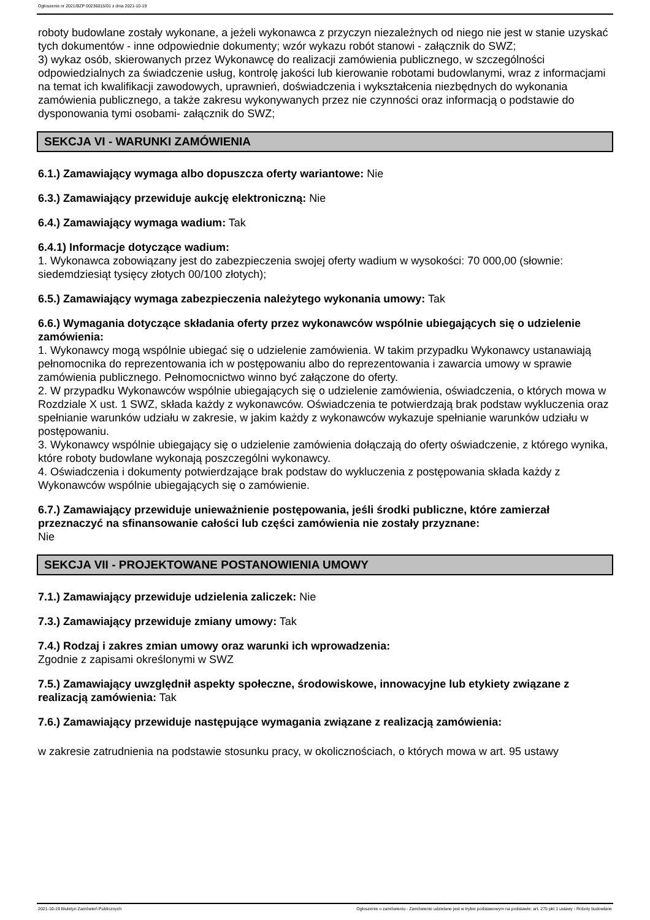Ogłoszenie nr 2021/BZP 00236015/01 z dnia 2021-10-19
roboty budowlane zostały wykonane, a jeżeli wykonawca z przyczyn niezależnych od niego nie jest w stanie uzyskać tych dokumentów - inne odpowiednie dokumenty; wzór wykazu robót stanowi - załącznik do SWZ;
3) wykaz osób, skierowanych przez Wykonawcę do realizacji zamówienia publicznego, w szczególności odpowiedzialnych za świadczenie usług, kontrolę jakości lub kierowanie robotami budowlanymi, wraz z informacjami na temat ich kwalifikacji zawodowych, uprawnień, doświadczenia i wykształcenia niezbędnych do wykonania zamówienia publicznego, a także zakresu wykonywanych przez nie czynności oraz informacją o podstawie do dysponowania tymi osobami- załącznik do SWZ;
SEKCJA VI - WARUNKI ZAMÓWIENIA
6.1.) Zamawiający wymaga albo dopuszcza oferty wariantowe: Nie
6.3.) Zamawiający przewiduje aukcję elektroniczną: Nie
6.4.) Zamawiający wymaga wadium: Tak
6.4.1) Informacje dotyczące wadium:
1. Wykonawca zobowiązany jest do zabezpieczenia swojej oferty wadium w wysokości: 70 000,00 (słownie: siedemdziesiąt tysięcy złotych 00/100 złotych);
6.5.) Zamawiający wymaga zabezpieczenia należytego wykonania umowy: Tak
6.6.) Wymagania dotyczące składania oferty przez wykonawców wspólnie ubiegających się o udzielenie zamówienia:
1. Wykonawcy mogą wspólnie ubiegać się o udzielenie zamówienia. W takim przypadku Wykonawcy ustanawiają pełnomocnika do reprezentowania ich w postępowaniu albo do reprezentowania i zawarcia umowy w sprawie zamówienia publicznego. Pełnomocnictwo winno być załączone do oferty.
2. W przypadku Wykonawców wspólnie ubiegających się o udzielenie zamówienia, oświadczenia, o których mowa w Rozdziale X ust. 1 SWZ, składa każdy z wykonawców. Oświadczenia te potwierdzają brak podstaw wykluczenia oraz spełnianie warunków udziału w zakresie, w jakim każdy z wykonawców wykazuje spełnianie warunków udziału w postępowaniu.
3. Wykonawcy wspólnie ubiegający się o udzielenie zamówienia dołączają do oferty oświadczenie, z którego wynika, które roboty budowlane wykonają poszczególni wykonawcy.
4. Oświadczenia i dokumenty potwierdzające brak podstaw do wykluczenia z postępowania składa każdy z Wykonawców wspólnie ubiegających się o zamówienie.
6.7.) Zamawiający przewiduje unieważnienie postępowania, jeśli środki publiczne, które zamierzał przeznaczyć na sfinansowanie całości lub części zamówienia nie zostały przyznane:
Nie
SEKCJA VII - PROJEKTOWANE POSTANOWIENIA UMOWY
7.1.) Zamawiający przewiduje udzielenia zaliczek: Nie
7.3.) Zamawiający przewiduje zmiany umowy: Tak
7.4.) Rodzaj i zakres zmian umowy oraz warunki ich wprowadzenia:
Zgodnie z zapisami określonymi w SWZ
7.5.) Zamawiający uwzględnił aspekty społeczne, środowiskowe, innowacyjne lub etykiety związane z realizacją zamówienia: Tak
7.6.) Zamawiający przewiduje następujące wymagania związane z realizacją zamówienia:
w zakresie zatrudnienia na podstawie stosunku pracy, w okolicznościach, o których mowa w art. 95 ustawy
2021-10-19 Biuletyn Zamówień Publicznych Ogłoszenie o zamówieniu - Zamówienie udzielane jest w trybie podstawowym na podstawie: art. 275 pkt 1 ustawy - Roboty budowlane